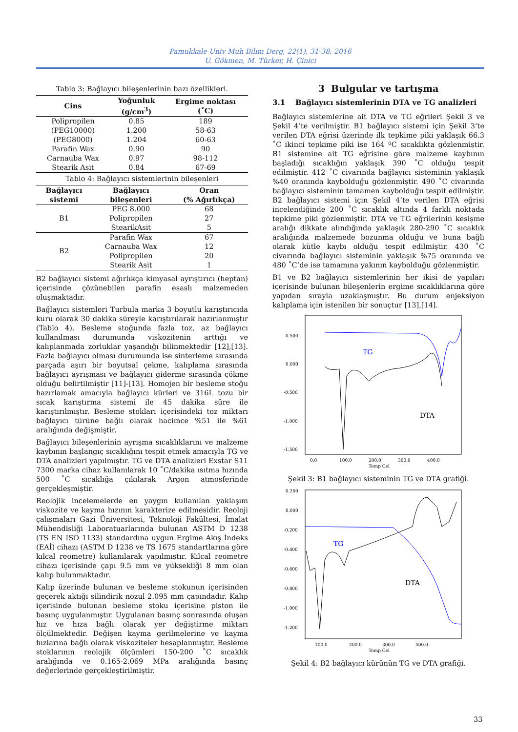Pamukkale Univ Muh Bilim Derg, 22(1), 31-38, 2016
U. Gökmen, M. Türker, H. Çinici
Tablo 3: Bağlayıcı bileşenlerinin bazı özellikleri.
| Cins | Yoğunluk (g/cm<sup>3</sup>) | Ergime noktası (˚C) |
| --- | --- | --- |
| Polipropilen | 0.85 | 189 |
| (PEG10000) | 1.200 | 58-63 |
| (PEG8000) | 1.204 | 60-63 |
| Parafin Wax | 0.90 | 90 |
| Carnauba Wax | 0.97 | 98-112 |
| Stearik Asit | 0.84 | 67-69 |
Tablo 4: Bağlayıcı sistemlerinin bileşenleri
| Bağlayıcı sistemi | Bağlayıcı bileşenleri | Oran (% Ağırlıkça) |
| --- | --- | --- |
| B1 | PEG 8.000 | 68 |
| | Polipropilen | 27 |
| | StearikAsit | 5 |
| B2 | Parafin Wax | 67 |
| | Carnauba Wax | 12 |
| | Polipropilen | 20 |
| | Stearik Asit | 1 |
B2 bağlayıcı sistemi ağırlıkça kimyasal ayrıştırıcı (heptan) içerisinde çözünebilen parafin esaslı malzemeden oluşmaktadır.
Bağlayıcı sistemleri Turbula marka 3 boyutlu karıştırıcıda kuru olarak 30 dakika süreyle karıştırılarak hazırlanmıştır (Tablo 4). Besleme stoğunda fazla toz, az bağlayıcı kullanılması durumunda viskozitenin arttığı ve kalıplanmada zorluklar yaşandığı bilinmektedir [12],[13]. Fazla bağlayıcı olması durumunda ise sinterleme sırasında parçada aşırı bir boyutsal çekme, kalıplama sırasında bağlayıcı ayrışması ve bağlayıcı giderme sırasında çökme olduğu belirtilmiştir [11]-[13]. Homojen bir besleme stoğu hazırlamak amacıyla bağlayıcı kürleri ve 316L tozu bir sıcak karıştırma sistemi ile 45 dakika süre ile karıştırılmıştır. Besleme stokları içerisindeki toz miktarı bağlayıcı türüne bağlı olarak hacimce %51 ile %61 aralığında değişmiştir.
Bağlayıcı bileşenlerinin ayrışma sıcaklıklarını ve malzeme kaybının başlangıç sıcaklığını tespit etmek amacıyla TG ve DTA analizleri yapılmıştır. TG ve DTA analizleri Exstar S11 7300 marka cihaz kullanılarak 10 ˚C/dakika ısıtma hızında 500 ˚C sıcaklığa çıkılarak Argon atmosferinde gerçekleşmiştir.
Reolojik incelemelerde en yaygın kullanılan yaklaşım viskozite ve kayma hızının karakterize edilmesidir. Reoloji çalışmaları Gazi Üniversitesi, Teknoloji Fakültesi, İmalat Mühendisliği Laboratuarlarında bulunan ASTM D 1238 (TS EN ISO 1133) standardına uygun Ergime Akış İndeks (EAİ) cihazı (ASTM D 1238 ve TS 1675 standartlarına göre kılcal reometre) kullanılarak yapılmıştır. Kılcal reometre cihazı içerisinde çapı 9.5 mm ve yüksekliği 8 mm olan kalıp bulunmaktadır.
Kalıp üzerinde bulunan ve besleme stokunun içerisinden geçerek aktığı silindirik nozul 2.095 mm çapındadır. Kalıp içerisinde bulunan besleme stoku içerisine piston ile basınç uygulanmıştır. Uygulanan basınç sonrasında oluşan hız ve hıza bağlı olarak yer değiştirme miktarı ölçülmektedir. Değişen kayma gerilmelerine ve kayma hızlarına bağlı olarak viskoziteler hesaplanmıştır. Besleme stoklarının reolojik ölçümleri 150-200 ˚C sıcaklık aralığında ve 0.165-2.069 MPa aralığında basınç değerlerinde gerçekleştirilmiştir.
3 Bulgular ve tartışma
3.1 Bağlayıcı sistemlerinin DTA ve TG analizleri
Bağlayıcı sistemlerine ait DTA ve TG eğrileri Şekil 3 ve Şekil 4’te verilmiştir. B1 bağlayıcı sistemi için Şekil 3’te verilen DTA eğrisi üzerinde ilk tepkime piki yaklaşık 66.3 ˚C ikinci tepkime piki ise 164 ºC sıcaklıkta gözlenmiştir. B1 sistemine ait TG eğrisine göre malzeme kaybının başladığı sıcaklığın yaklaşık 390 ˚C olduğu tespit edilmiştir. 412 ˚C civarında bağlayıcı sisteminin yaklaşık %40 oranında kaybolduğu gözlenmiştir. 490 ˚C civarında bağlayıcı sisteminin tamamen kaybolduğu tespit edilmiştir. B2 bağlayıcı sistemi için Şekil 4’te verilen DTA eğrisi incelendiğinde 200 ˚C sıcaklık altında 4 farklı noktada tepkime piki gözlenmiştir. DTA ve TG eğrilerinin kesişme aralığı dikkate alındığında yaklaşık 280-290 ˚C sıcaklık aralığında malzemede bozunma olduğu ve buna bağlı olarak kütle kaybı olduğu tespit edilmiştir. 430 ˚C civarında bağlayıcı sisteminin yaklaşık %75 oranında ve 480 ˚C’de ise tamamına yakının kaybolduğu gözlenmiştir.
B1 ve B2 bağlayıcı sistemlerinin her ikisi de yapıları içerisinde bulunan bileşenlerin ergime sıcaklıklarına göre yapıdan sırayla uzaklaşmıştır. Bu durum enjeksiyon kalıplama için istenilen bir sonuçtur [13],[14].
0.500
0.000
-0.500
-1.000
-1.500
TG
DTA
0.0
100.0
200.0
300.0
400.0
Temp Cel
Şekil 3: B1 bağlayıcı sisteminin TG ve DTA grafiği.
0.200
0.000
-0.200
-0.400
-0.600
-0.800
-1.000
-1.200
TG
DTA
100.0
200.0
300.0
400.0
Temp Cel
Şekil 4: B2 bağlayıcı kürünün TG ve DTA grafiği.
33